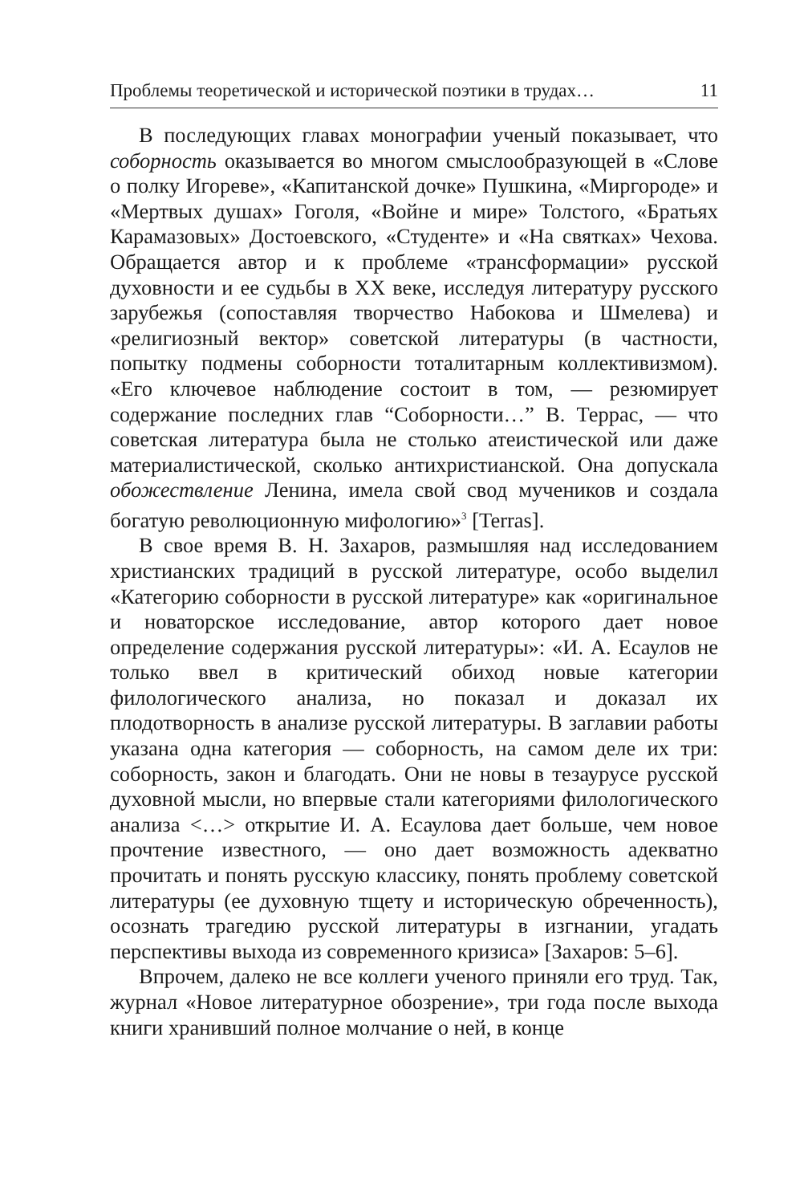Проблемы теоретической и исторической поэтики в трудах… 11
В последующих главах монографии ученый показывает, что соборность оказывается во многом смыслообразующей в «Слове о полку Игореве», «Капитанской дочке» Пушкина, «Миргороде» и «Мертвых душах» Гоголя, «Войне и мире» Толстого, «Братьях Карамазовых» Достоевского, «Студенте» и «На святках» Чехова. Обращается автор и к проблеме «трансформации» русской духовности и ее судьбы в XX веке, исследуя литературу русского зарубежья (сопоставляя творчество Набокова и Шмелева) и «религиозный вектор» советской литературы (в частности, попытку подмены соборности тоталитарным коллективизмом). «Его ключевое наблюдение состоит в том, — резюмирует содержание последних глав “Соборности…” В. Террас, — что советская литература была не столько атеистической или даже материалистической, сколько антихристианской. Она допускала обожествление Ленина, имела свой свод мучеников и создала богатую революционную мифологию»<sup>3</sup> [Terras].
В свое время В. Н. Захаров, размышляя над исследованием христианских традиций в русской литературе, особо выделил «Категорию соборности в русской литературе» как «оригинальное и новаторское исследование, автор которого дает новое определение содержания русской литературы»: «И. А. Есаулов не только ввел в критический обиход новые категории филологического анализа, но показал и доказал их плодотворность в анализе русской литературы. В заглавии работы указана одна категория — соборность, на самом деле их три: соборность, закон и благодать. Они не новы в тезаурусе русской духовной мысли, но впервые стали категориями филологического анализа <…> открытие И. А. Есаулова дает больше, чем новое прочтение известного, — оно дает возможность адекватно прочитать и понять русскую классику, понять проблему советской литературы (ее духовную тщету и историческую обреченность), осознать трагедию русской литературы в изгнании, угадать перспективы выхода из современного кризиса» [Захаров: 5–6].
Впрочем, далеко не все коллеги ученого приняли его труд. Так, журнал «Новое литературное обозрение», три года после выхода книги хранивший полное молчание о ней, в конце